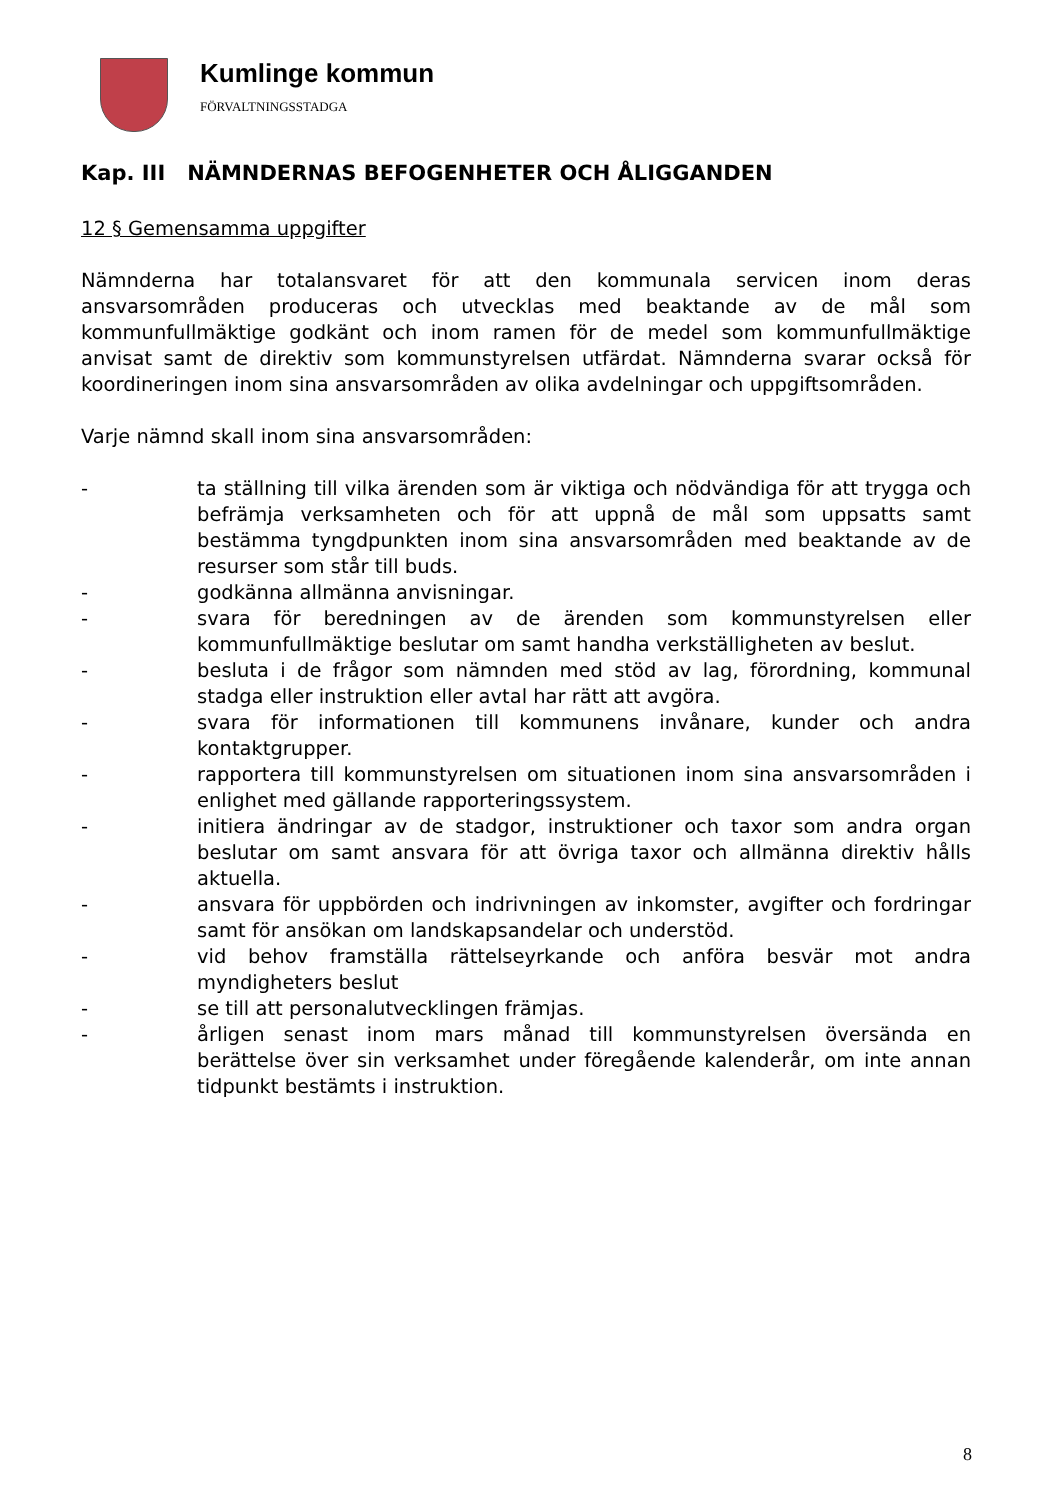Kumlinge kommun
FÖRVALTNINGSSTADGA
Kap. III NÄMNDERNAS BEFOGENHETER OCH ÅLIGGANDEN
12 § Gemensamma uppgifter
Nämnderna har totalansvaret för att den kommunala servicen inom deras ansvarsområden produceras och utvecklas med beaktande av de mål som kommunfullmäktige godkänt och inom ramen för de medel som kommunfullmäktige anvisat samt de direktiv som kommunstyrelsen utfärdat. Nämnderna svarar också för koordineringen inom sina ansvarsområden av olika avdelningar och uppgiftsområden.
Varje nämnd skall inom sina ansvarsområden:
- ta ställning till vilka ärenden som är viktiga och nödvändiga för att trygga och befrämja verksamheten och för att uppnå de mål som uppsatts samt bestämma tyngdpunkten inom sina ansvarsområden med beaktande av de resurser som står till buds.
- godkänna allmänna anvisningar.
- svara för beredningen av de ärenden som kommunstyrelsen eller kommunfullmäktige beslutar om samt handha verkställigheten av beslut.
- besluta i de frågor som nämnden med stöd av lag, förordning, kommunal stadga eller instruktion eller avtal har rätt att avgöra.
- svara för informationen till kommunens invånare, kunder och andra kontaktgrupper.
- rapportera till kommunstyrelsen om situationen inom sina ansvarsområden i enlighet med gällande rapporteringssystem.
- initiera ändringar av de stadgor, instruktioner och taxor som andra organ beslutar om samt ansvara för att övriga taxor och allmänna direktiv hålls aktuella.
- ansvara för uppbörden och indrivningen av inkomster, avgifter och fordringar samt för ansökan om landskapsandelar och understöd.
- vid behov framställa rättelseyrkande och anföra besvär mot andra myndigheters beslut
- se till att personalutvecklingen främjas.
- årligen senast inom mars månad till kommunstyrelsen översända en berättelse över sin verksamhet under föregående kalenderår, om inte annan tidpunkt bestämts i instruktion.
8